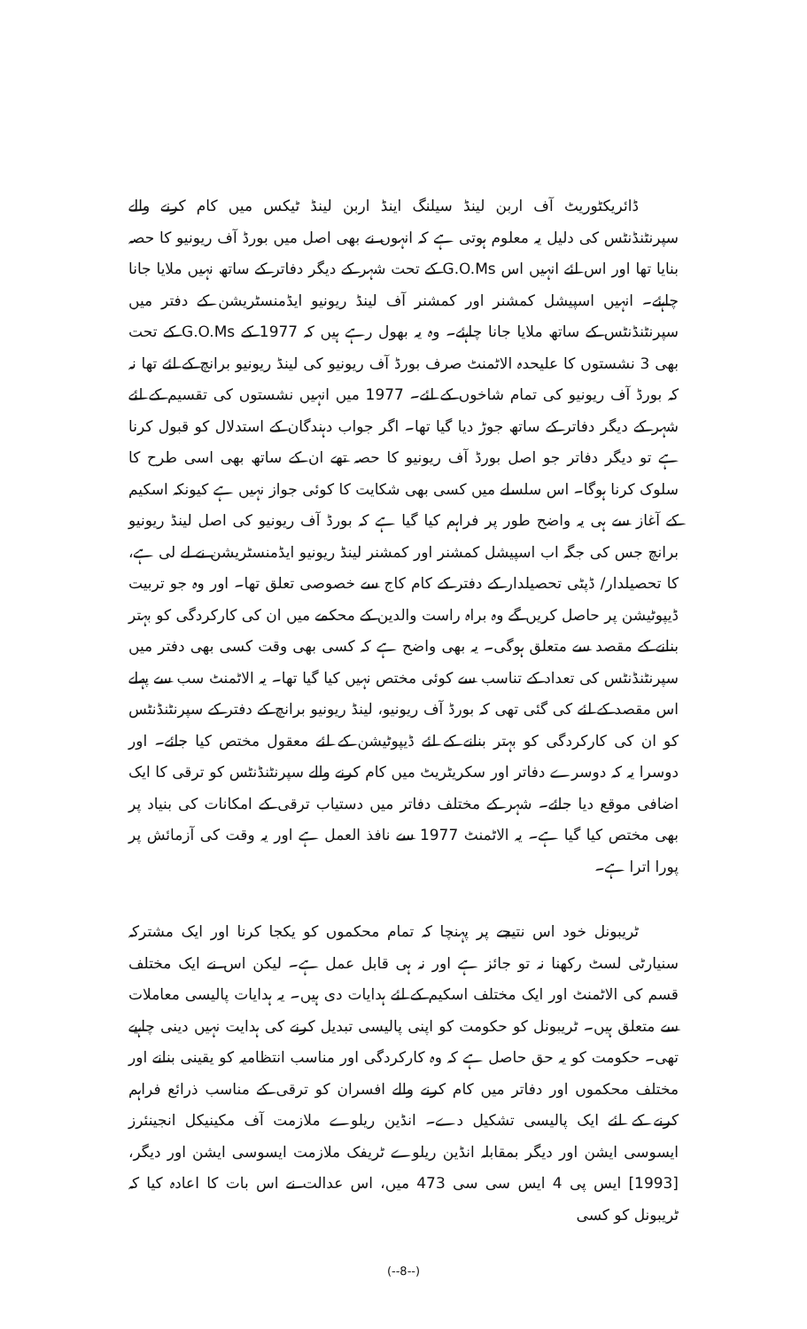ڈائریکٹوریٹ آف اربن لینڈ سیلنگ اینڈ اربن لینڈ ٹیکس میں کام کرنے والے سپرنٹنڈنٹس کی دلیل یہ معلوم ہوتی ہے کہ انہوں نے بھی اصل میں بورڈ آف ریونیو کا حصہ بنایا تھا اور اس لئے انہیں اس G.O.Ms کے تحت شہر کے دیگر دفاتر کے ساتھ نہیں ملایا جانا چاہئے۔ انہیں اسپیشل کمشنر اور کمشنر آف لینڈ ریونیو ایڈمنسٹریشن کے دفتر میں سپرنٹنڈنٹس کے ساتھ ملایا جانا چاہئے۔ وہ یہ بھول رہے ہیں کہ 1977 کے G.O.Ms کے تحت بھی 3 نشستوں کا علیحدہ الاٹمنٹ صرف بورڈ آف ریونیو کی لینڈ ریونیو برانچ کے لئے تھا نہ کہ بورڈ آف ریونیو کی تمام شاخوں کے لئے۔ 1977 میں انہیں نشستوں کی تقسیم کے لئے شہر کے دیگر دفاتر کے ساتھ جوڑ دیا گیا تھا۔ اگر جواب دہندگان کے استدلال کو قبول کرنا ہے تو دیگر دفاتر جو اصل بورڈ آف ریونیو کا حصہ تھے ان کے ساتھ بھی اسی طرح کا سلوک کرنا ہوگا۔ اس سلسلے میں کسی بھی شکایت کا کوئی جواز نہیں ہے کیونکہ اسکیم کے آغاز سے ہی یہ واضح طور پر فراہم کیا گیا ہے کہ بورڈ آف ریونیو کی اصل لینڈ ریونیو برانچ جس کی جگہ اب اسپیشل کمشنر اور کمشنر لینڈ ریونیو ایڈمنسٹریشن نے لے لی ہے، کا تحصیلدار/ ڈپٹی تحصیلدار کے دفتر کے کام کاج سے خصوصی تعلق تھا۔ اور وہ جو تربیت ڈیپوٹیشن پر حاصل کریں گے وہ براہ راست والدین کے محکمے میں ان کی کارکردگی کو بہتر بنانے کے مقصد سے متعلق ہوگی۔ یہ بھی واضح ہے کہ کسی بھی وقت کسی بھی دفتر میں سپرنٹنڈنٹس کی تعداد کے تناسب سے کوئی مختص نہیں کیا گیا تھا۔ یہ الاٹمنٹ سب سے پہلے اس مقصد کے لئے کی گئی تھی کہ بورڈ آف ریونیو، لینڈ ریونیو برانچ کے دفتر کے سپرنٹنڈنٹس کو ان کی کارکردگی کو بہتر بنانے کے لئے ڈیپوٹیشن کے لئے معقول مختص کیا جائے۔ اور دوسرا یہ کہ دوسرے دفاتر اور سکریٹریٹ میں کام کرنے والے سپرنٹنڈنٹس کو ترقی کا ایک اضافی موقع دیا جائے۔ شہر کے مختلف دفاتر میں دستیاب ترقی کے امکانات کی بنیاد پر بھی مختص کیا گیا ہے۔ یہ الاٹمنٹ 1977 سے نافذ العمل ہے اور یہ وقت کی آزمائش پر پورا اترا ہے۔
ٹریبونل خود اس نتیجے پر پہنچا کہ تمام محکموں کو یکجا کرنا اور ایک مشترکہ سنیارٹی لسٹ رکھنا نہ تو جائز ہے اور نہ ہی قابل عمل ہے۔ لیکن اس نے ایک مختلف قسم کی الاٹمنٹ اور ایک مختلف اسکیم کے لئے ہدایات دی ہیں۔ یہ ہدایات پالیسی معاملات سے متعلق ہیں۔ ٹریبونل کو حکومت کو اپنی پالیسی تبدیل کرنے کی ہدایت نہیں دینی چاہیے تھی۔ حکومت کو یہ حق حاصل ہے کہ وہ کارکردگی اور مناسب انتظامیہ کو یقینی بنانے اور مختلف محکموں اور دفاتر میں کام کرنے والے افسران کو ترقی کے مناسب ذرائع فراہم کرنے کے لئے ایک پالیسی تشکیل دے۔ انڈین ریلوے ملازمت آف مکینیکل انجینئرز ایسوسی ایشن اور دیگر بمقابلہ انڈین ریلوے ٹریفک ملازمت ایسوسی ایشن اور دیگر، [1993] ایس پی 4 ایس سی سی 473 میں، اس عدالت نے اس بات کا اعادہ کیا کہ ٹریبونل کو کسی
(--8--)